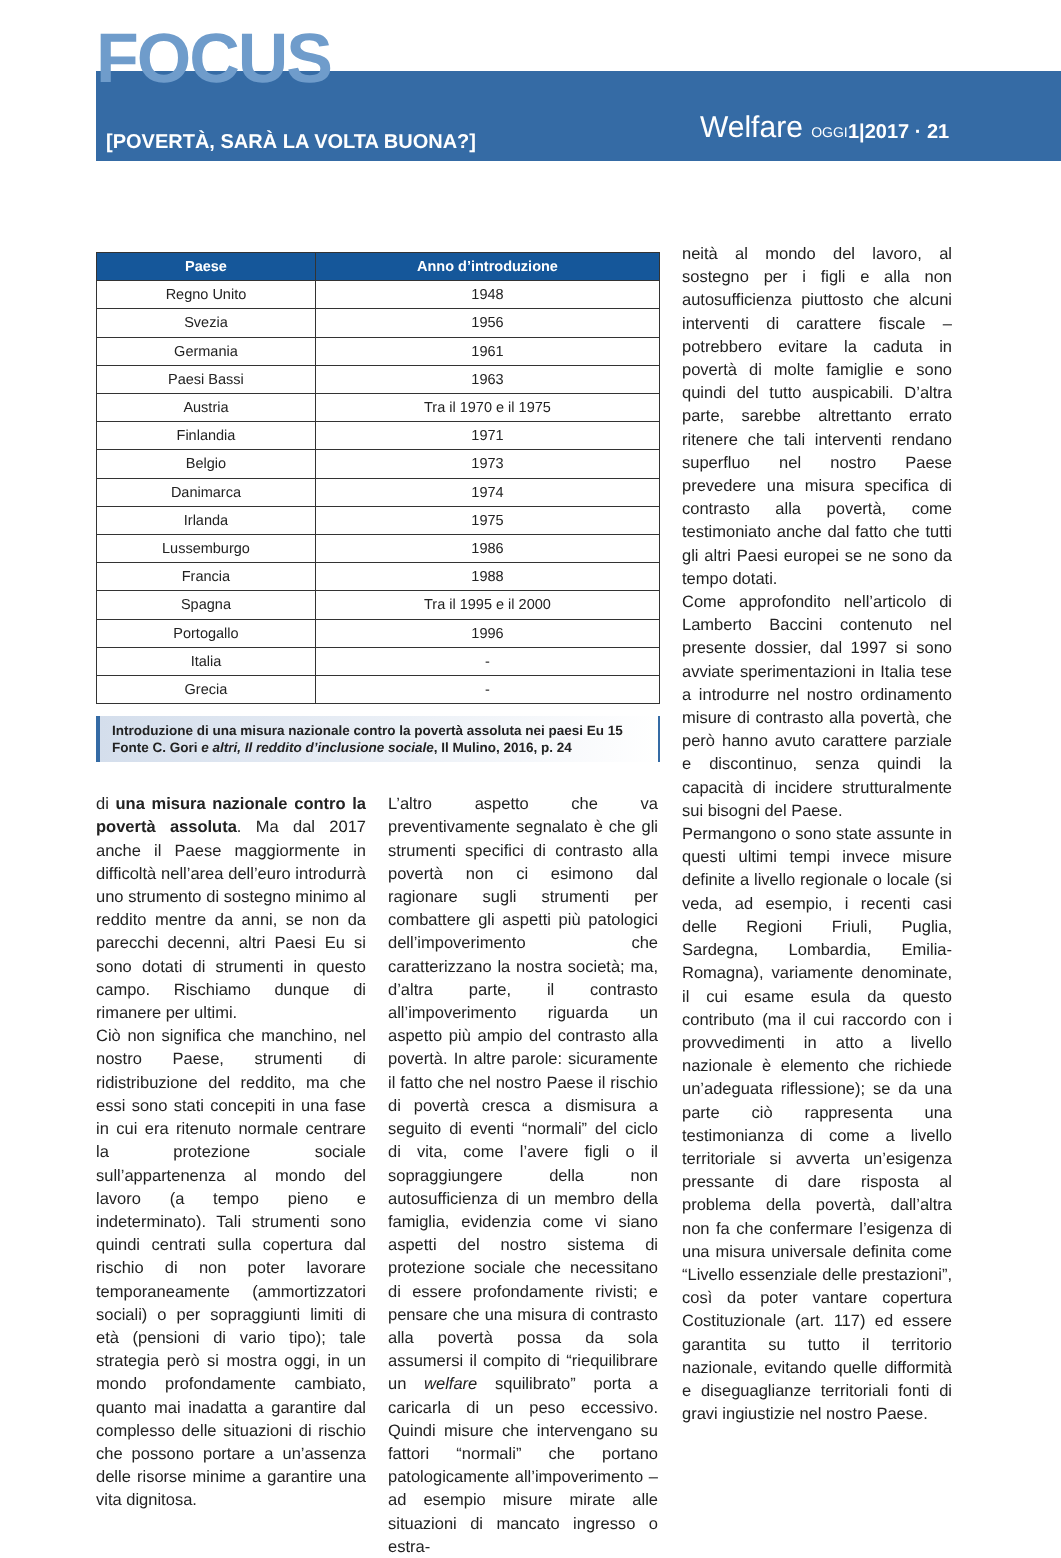FOCUS
[POVERTÀ, SARÀ LA VOLTA BUONA?]
Welfare OGGI 1|2017 · 21
| Paese | Anno d’introduzione |
| --- | --- |
| Regno Unito | 1948 |
| Svezia | 1956 |
| Germania | 1961 |
| Paesi Bassi | 1963 |
| Austria | Tra il 1970 e il 1975 |
| Finlandia | 1971 |
| Belgio | 1973 |
| Danimarca | 1974 |
| Irlanda | 1975 |
| Lussemburgo | 1986 |
| Francia | 1988 |
| Spagna | Tra il 1995 e il 2000 |
| Portogallo | 1996 |
| Italia | - |
| Grecia | - |
Introduzione di una misura nazionale contro la povertà assoluta nei paesi Eu 15
Fonte C. Gori e altri, Il reddito d’inclusione sociale, Il Mulino, 2016, p. 24
di una misura nazionale contro la povertà assoluta. Ma dal 2017 anche il Paese maggiormente in difficoltà nell’area dell’euro introdurrà uno strumento di sostegno minimo al reddito mentre da anni, se non da parecchi decenni, altri Paesi Eu si sono dotati di strumenti in questo campo. Rischiamo dunque di rimanere per ultimi.
Ciò non significa che manchino, nel nostro Paese, strumenti di ridistribuzione del reddito, ma che essi sono stati concepiti in una fase in cui era ritenuto normale centrare la protezione sociale sull’appartenenza al mondo del lavoro (a tempo pieno e indeterminato). Tali strumenti sono quindi centrati sulla copertura dal rischio di non poter lavorare temporaneamente (ammortizzatori sociali) o per sopraggiunti limiti di età (pensioni di vario tipo); tale strategia però si mostra oggi, in un mondo profondamente cambiato, quanto mai inadatta a garantire dal complesso delle situazioni di rischio che possono portare a un’assenza delle risorse minime a garantire una vita dignitosa.
L’altro aspetto che va preventivamente segnalato è che gli strumenti specifici di contrasto alla povertà non ci esimono dal ragionare sugli strumenti per combattere gli aspetti più patologici dell’impoverimento che caratterizzano la nostra società; ma, d’altra parte, il contrasto all’impoverimento riguarda un aspetto più ampio del contrasto alla povertà. In altre parole: sicuramente il fatto che nel nostro Paese il rischio di povertà cresca a dismisura a seguito di eventi “normali” del ciclo di vita, come l’avere figli o il sopraggiungere della non autosufficienza di un membro della famiglia, evidenzia come vi siano aspetti del nostro sistema di protezione sociale che necessitano di essere profondamente rivisti; e pensare che una misura di contrasto alla povertà possa da sola assumersi il compito di “riequilibrare un welfare squilibrato” porta a caricarla di un peso eccessivo. Quindi misure che intervengano su fattori “normali” che portano patologicamente all’impoverimento – ad esempio misure mirate alle situazioni di mancato ingresso o estra-
neità al mondo del lavoro, al sostegno per i figli e alla non autosufficienza piuttosto che alcuni interventi di carattere fiscale – potrebbero evitare la caduta in povertà di molte famiglie e sono quindi del tutto auspicabili. D’altra parte, sarebbe altrettanto errato ritenere che tali interventi rendano superfluo nel nostro Paese prevedere una misura specifica di contrasto alla povertà, come testimoniato anche dal fatto che tutti gli altri Paesi europei se ne sono da tempo dotati.
Come approfondito nell’articolo di Lamberto Baccini contenuto nel presente dossier, dal 1997 si sono avviate sperimentazioni in Italia tese a introdurre nel nostro ordinamento misure di contrasto alla povertà, che però hanno avuto carattere parziale e discontinuo, senza quindi la capacità di incidere strutturalmente sui bisogni del Paese.
Permangono o sono state assunte in questi ultimi tempi invece misure definite a livello regionale o locale (si veda, ad esempio, i recenti casi delle Regioni Friuli, Puglia, Sardegna, Lombardia, Emilia-Romagna), variamente denominate, il cui esame esula da questo contributo (ma il cui raccordo con i provvedimenti in atto a livello nazionale è elemento che richiede un’adeguata riflessione); se da una parte ciò rappresenta una testimonianza di come a livello territoriale si avverta un’esigenza pressante di dare risposta al problema della povertà, dall’altra non fa che confermare l’esigenza di una misura universale definita come “Livello essenziale delle prestazioni”, così da poter vantare copertura Costituzionale (art. 117) ed essere garantita su tutto il territorio nazionale, evitando quelle difformità e diseguaglianze territoriali fonti di gravi ingiustizie nel nostro Paese.